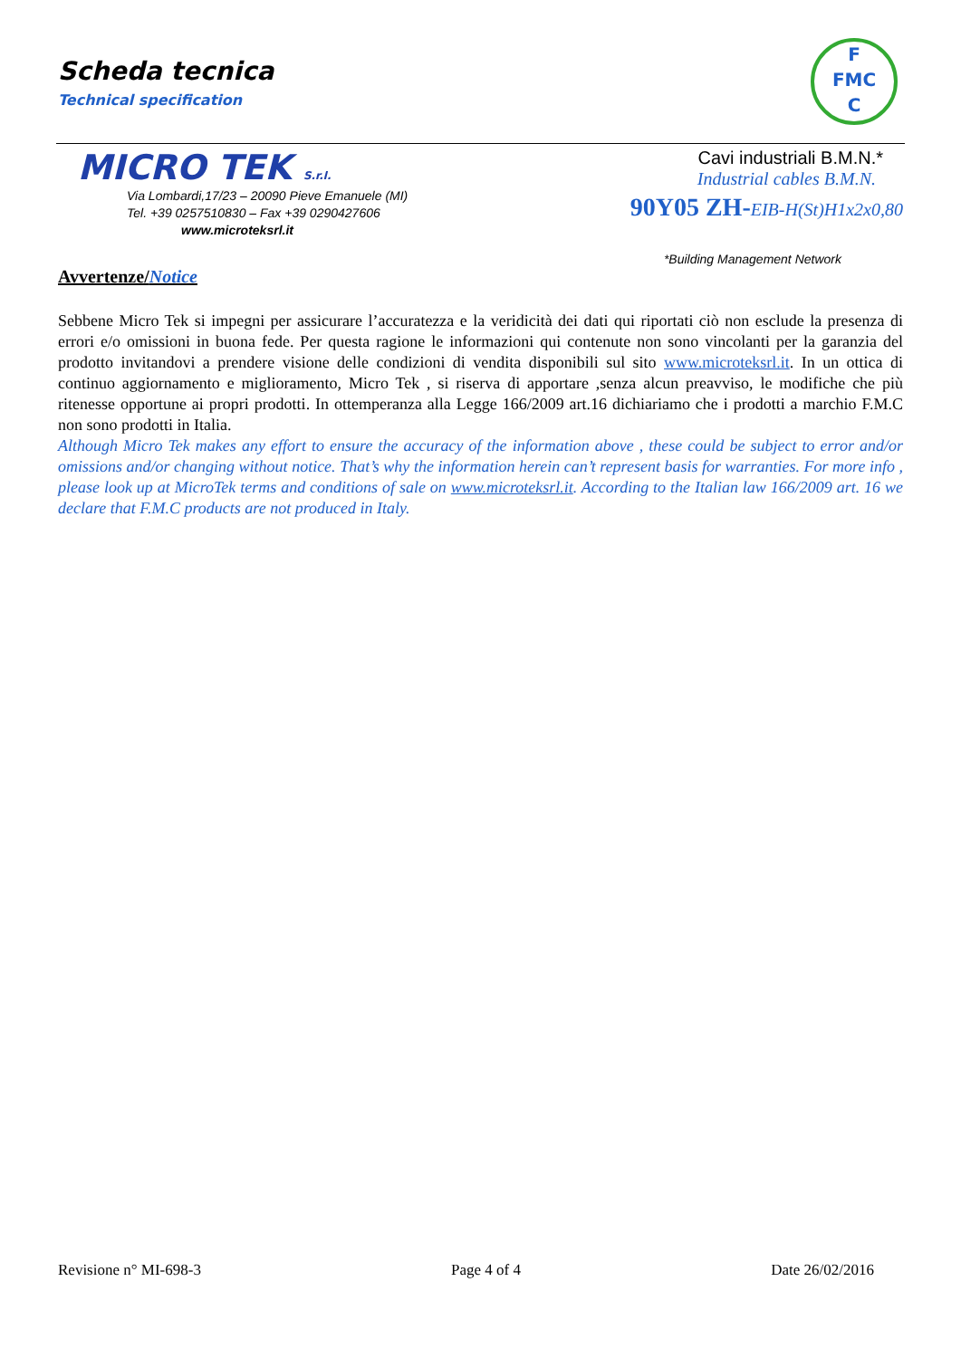Scheda tecnica
Technical specification
F
FMC
C
MICRO TEK S.r.l.
Via Lombardi,17/23 – 20090 Pieve Emanuele (MI)
Tel. +39 0257510830 – Fax +39 0290427606
www.microteksrl.it
Cavi industriali B.M.N.*
Industrial cables B.M.N.
90Y05 ZH-EIB-H(St)H1x2x0,80
*Building Management Network
Avvertenze/Notice
Sebbene Micro Tek si impegni per assicurare l’accuratezza e la veridicità dei dati qui riportati ciò non esclude la presenza di errori e/o omissioni in buona fede. Per questa ragione le informazioni qui contenute non sono vincolanti per la garanzia del prodotto invitandovi a prendere visione delle condizioni di vendita disponibili sul sito www.microteksrl.it. In un ottica di continuo aggiornamento e miglioramento, Micro Tek , si riserva di apportare ,senza alcun preavviso, le modifiche che più ritenesse opportune ai propri prodotti. In ottemperanza alla Legge 166/2009 art.16 dichiariamo che i prodotti a marchio F.M.C non sono prodotti in Italia.
Although Micro Tek makes any effort to ensure the accuracy of the information above , these could be subject to error and/or omissions and/or changing without notice. That’s why the information herein can’t represent basis for warranties. For more info , please look up at MicroTek terms and conditions of sale on www.microteksrl.it. According to the Italian law 166/2009 art. 16 we declare that F.M.C products are not produced in Italy.
Revisione n° MI-698-3 Page 4 of 4 Date 26/02/2016